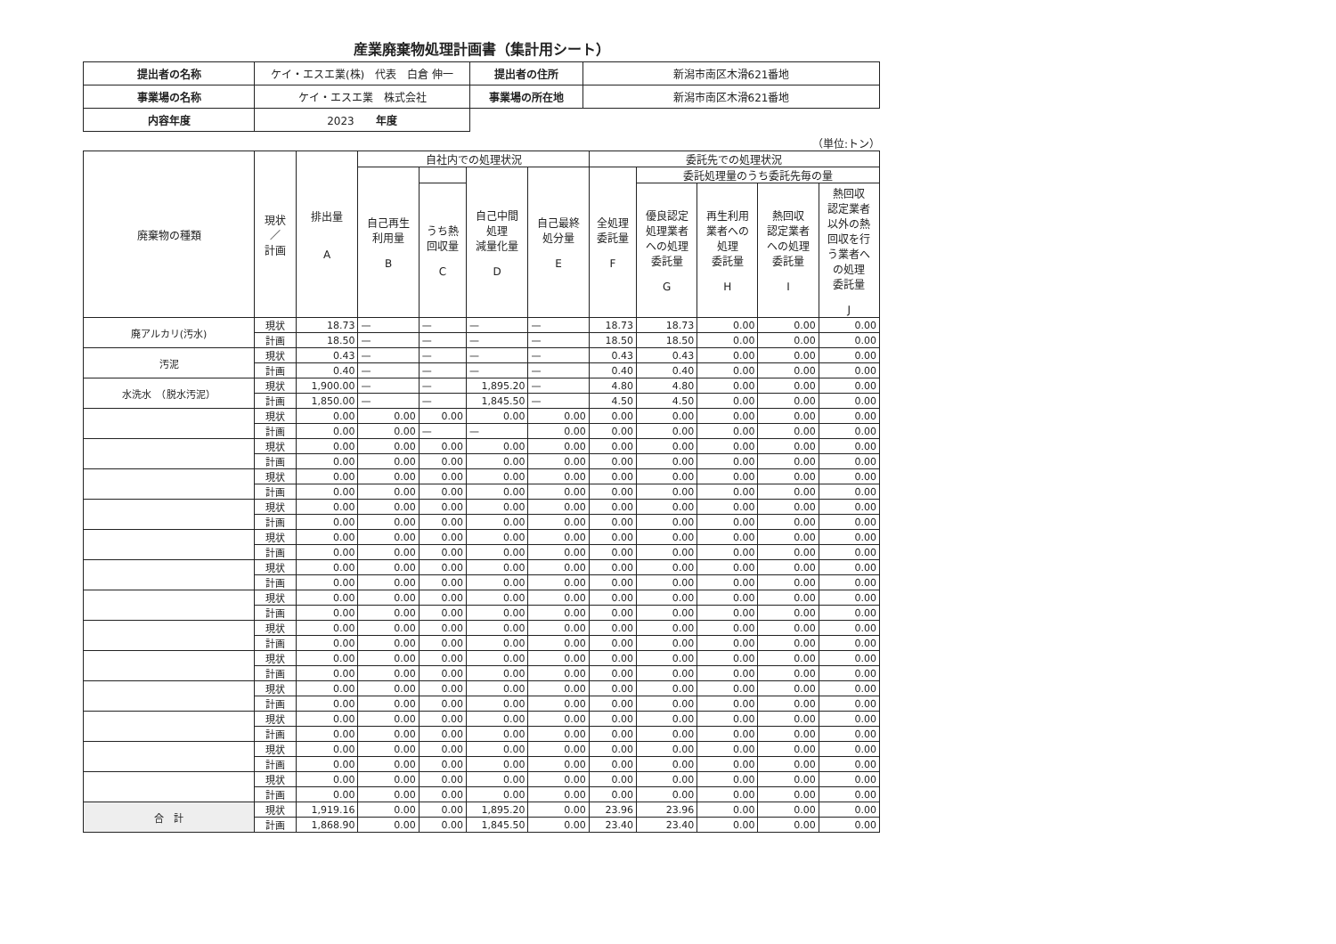産業廃棄物処理計画書（集計用シート）
| 提出者の名称 | ケイ・エスエ業(株) 代表 白倉 伸一 | 提出者の住所 | 新潟市南区木滑621番地 |
| 事業場の名称 | ケイ・エスエ業 株式会社 | 事業場の所在地 | 新潟市南区木滑621番地 |
| 内容年度 | 2023 年度 | | |
（単位:トン）
| 廃棄物の種類 | 現状 ／ 計画 | 排出量 A | 自社内での処理状況 | | | | 委託先での処理状況 | | | | |
| --- | --- | --- | --- | --- | --- | --- | --- | --- | --- | --- | --- |
| | | | 自己再生 利用量 B | | 自己中間 処理 減量化量 D | 自己最終 処分量 E | 全処理 委託量 F | 委託処理量のうち委託先毎の量 | | | |
| | | | | うち熱 回収量 C | | | | | | | |
| | | | | | | | | 優良認定 処理業者 への処理 委託量 G | 再生利用 業者への 処理 委託量 H | 熱回収 認定業者 への処理 委託量 I | 熱回収 認定業者 以外の熱 回収を行 う業者へ の処理 委託量 J |
| 廃アルカリ(汚水) | 現状 | 18.73 | — | — | — | — | 18.73 | 18.73 | 0.00 | 0.00 | 0.00 |
| | 計画 | 18.50 | — | — | — | — | 18.50 | 18.50 | 0.00 | 0.00 | 0.00 |
| 汚泥 | 現状 | 0.43 | — | — | — | — | 0.43 | 0.43 | 0.00 | 0.00 | 0.00 |
| | 計画 | 0.40 | — | — | — | — | 0.40 | 0.40 | 0.00 | 0.00 | 0.00 |
| 水洗水 （脱水汚泥） | 現状 | 1,900.00 | — | — | 1,895.20 | — | 4.80 | 4.80 | 0.00 | 0.00 | 0.00 |
| | 計画 | 1,850.00 | — | — | 1,845.50 | — | 4.50 | 4.50 | 0.00 | 0.00 | 0.00 |
| | 現状 | 0.00 | 0.00 | 0.00 | 0.00 | 0.00 | 0.00 | 0.00 | 0.00 | 0.00 | 0.00 |
| | 計画 | 0.00 | 0.00 | — | — | 0.00 | 0.00 | 0.00 | 0.00 | 0.00 | 0.00 |
| | 現状 | 0.00 | 0.00 | 0.00 | 0.00 | 0.00 | 0.00 | 0.00 | 0.00 | 0.00 | 0.00 |
| | 計画 | 0.00 | 0.00 | 0.00 | 0.00 | 0.00 | 0.00 | 0.00 | 0.00 | 0.00 | 0.00 |
| | 現状 | 0.00 | 0.00 | 0.00 | 0.00 | 0.00 | 0.00 | 0.00 | 0.00 | 0.00 | 0.00 |
| | 計画 | 0.00 | 0.00 | 0.00 | 0.00 | 0.00 | 0.00 | 0.00 | 0.00 | 0.00 | 0.00 |
| | 現状 | 0.00 | 0.00 | 0.00 | 0.00 | 0.00 | 0.00 | 0.00 | 0.00 | 0.00 | 0.00 |
| | 計画 | 0.00 | 0.00 | 0.00 | 0.00 | 0.00 | 0.00 | 0.00 | 0.00 | 0.00 | 0.00 |
| | 現状 | 0.00 | 0.00 | 0.00 | 0.00 | 0.00 | 0.00 | 0.00 | 0.00 | 0.00 | 0.00 |
| | 計画 | 0.00 | 0.00 | 0.00 | 0.00 | 0.00 | 0.00 | 0.00 | 0.00 | 0.00 | 0.00 |
| | 現状 | 0.00 | 0.00 | 0.00 | 0.00 | 0.00 | 0.00 | 0.00 | 0.00 | 0.00 | 0.00 |
| | 計画 | 0.00 | 0.00 | 0.00 | 0.00 | 0.00 | 0.00 | 0.00 | 0.00 | 0.00 | 0.00 |
| | 現状 | 0.00 | 0.00 | 0.00 | 0.00 | 0.00 | 0.00 | 0.00 | 0.00 | 0.00 | 0.00 |
| | 計画 | 0.00 | 0.00 | 0.00 | 0.00 | 0.00 | 0.00 | 0.00 | 0.00 | 0.00 | 0.00 |
| | 現状 | 0.00 | 0.00 | 0.00 | 0.00 | 0.00 | 0.00 | 0.00 | 0.00 | 0.00 | 0.00 |
| | 計画 | 0.00 | 0.00 | 0.00 | 0.00 | 0.00 | 0.00 | 0.00 | 0.00 | 0.00 | 0.00 |
| | 現状 | 0.00 | 0.00 | 0.00 | 0.00 | 0.00 | 0.00 | 0.00 | 0.00 | 0.00 | 0.00 |
| | 計画 | 0.00 | 0.00 | 0.00 | 0.00 | 0.00 | 0.00 | 0.00 | 0.00 | 0.00 | 0.00 |
| | 現状 | 0.00 | 0.00 | 0.00 | 0.00 | 0.00 | 0.00 | 0.00 | 0.00 | 0.00 | 0.00 |
| | 計画 | 0.00 | 0.00 | 0.00 | 0.00 | 0.00 | 0.00 | 0.00 | 0.00 | 0.00 | 0.00 |
| | 現状 | 0.00 | 0.00 | 0.00 | 0.00 | 0.00 | 0.00 | 0.00 | 0.00 | 0.00 | 0.00 |
| | 計画 | 0.00 | 0.00 | 0.00 | 0.00 | 0.00 | 0.00 | 0.00 | 0.00 | 0.00 | 0.00 |
| | 現状 | 0.00 | 0.00 | 0.00 | 0.00 | 0.00 | 0.00 | 0.00 | 0.00 | 0.00 | 0.00 |
| | 計画 | 0.00 | 0.00 | 0.00 | 0.00 | 0.00 | 0.00 | 0.00 | 0.00 | 0.00 | 0.00 |
| | 現状 | 0.00 | 0.00 | 0.00 | 0.00 | 0.00 | 0.00 | 0.00 | 0.00 | 0.00 | 0.00 |
| | 計画 | 0.00 | 0.00 | 0.00 | 0.00 | 0.00 | 0.00 | 0.00 | 0.00 | 0.00 | 0.00 |
| 合 計 | 現状 | 1,919.16 | 0.00 | 0.00 | 1,895.20 | 0.00 | 23.96 | 23.96 | 0.00 | 0.00 | 0.00 |
| | 計画 | 1,868.90 | 0.00 | 0.00 | 1,845.50 | 0.00 | 23.40 | 23.40 | 0.00 | 0.00 | 0.00 |